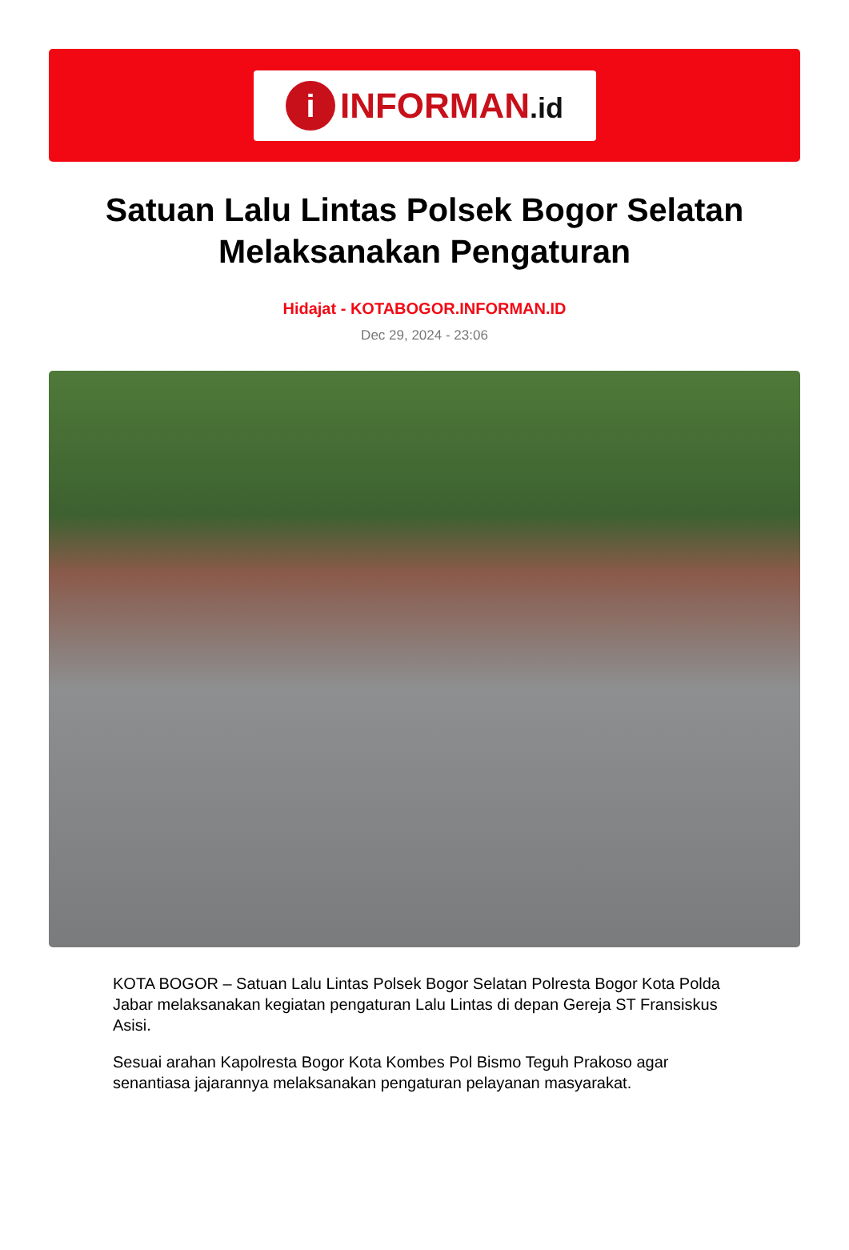i
INFORMAN.id
Satuan Lalu Lintas Polsek Bogor Selatan Melaksanakan Pengaturan
Hidajat - KOTABOGOR.INFORMAN.ID
Dec 29, 2024 - 23:06
KOTA BOGOR – Satuan Lalu Lintas Polsek Bogor Selatan Polresta Bogor Kota Polda Jabar melaksanakan kegiatan pengaturan Lalu Lintas di depan Gereja ST Fransiskus Asisi.
Sesuai arahan Kapolresta Bogor Kota Kombes Pol Bismo Teguh Prakoso agar senantiasa jajarannya melaksanakan pengaturan pelayanan masyarakat.